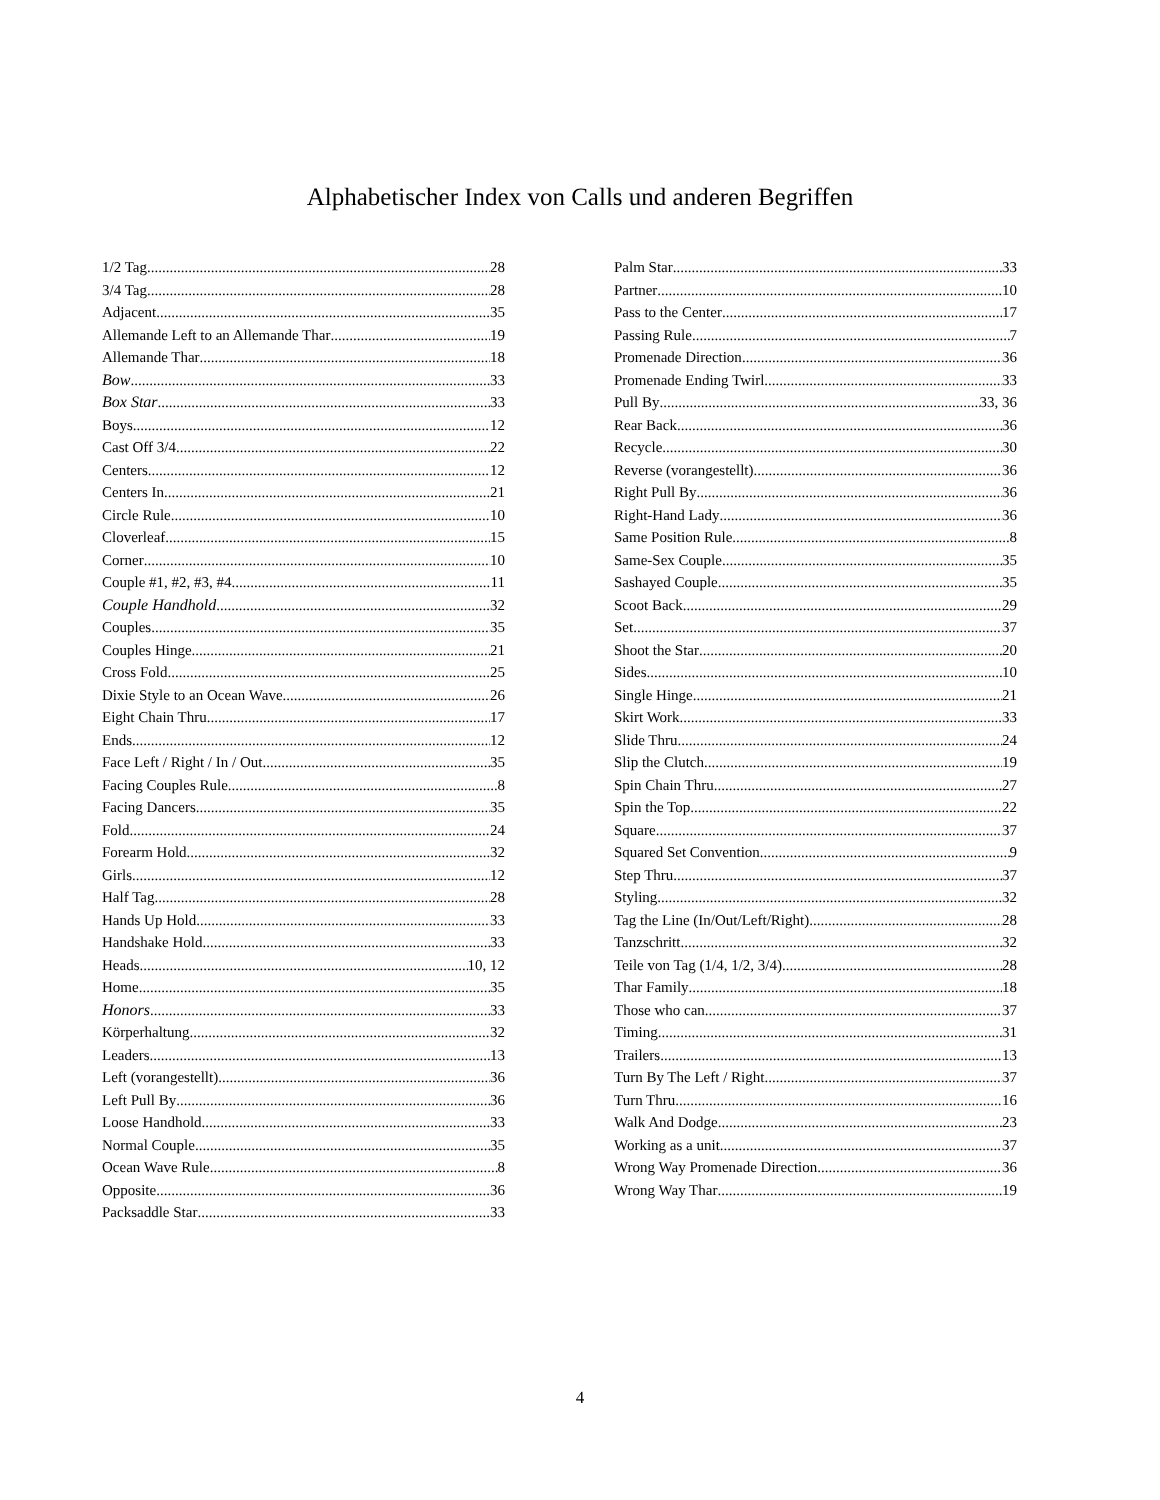Alphabetischer Index von Calls und anderen Begriffen
1/2 Tag 28
3/4 Tag 28
Adjacent 35
Allemande Left to an Allemande Thar 19
Allemande Thar 18
Bow 33
Box Star 33
Boys 12
Cast Off 3/4 22
Centers 12
Centers In 21
Circle Rule 10
Cloverleaf 15
Corner 10
Couple #1, #2, #3, #4 11
Couple Handhold 32
Couples 35
Couples Hinge 21
Cross Fold 25
Dixie Style to an Ocean Wave 26
Eight Chain Thru 17
Ends 12
Face Left / Right / In / Out 35
Facing Couples Rule 8
Facing Dancers 35
Fold 24
Forearm Hold 32
Girls 12
Half Tag 28
Hands Up Hold 33
Handshake Hold 33
Heads 10, 12
Home 35
Honors 33
Körperhaltung 32
Leaders 13
Left (vorangestellt) 36
Left Pull By 36
Loose Handhold 33
Normal Couple 35
Ocean Wave Rule 8
Opposite 36
Packsaddle Star 33
Palm Star 33
Partner 10
Pass to the Center 17
Passing Rule 7
Promenade Direction 36
Promenade Ending Twirl 33
Pull By 33, 36
Rear Back 36
Recycle 30
Reverse (vorangestellt) 36
Right Pull By 36
Right-Hand Lady 36
Same Position Rule 8
Same-Sex Couple 35
Sashayed Couple 35
Scoot Back 29
Set 37
Shoot the Star 20
Sides 10
Single Hinge 21
Skirt Work 33
Slide Thru 24
Slip the Clutch 19
Spin Chain Thru 27
Spin the Top 22
Square 37
Squared Set Convention 9
Step Thru 37
Styling 32
Tag the Line (In/Out/Left/Right) 28
Tanzschritt 32
Teile von Tag (1/4, 1/2, 3/4) 28
Thar Family 18
Those who can 37
Timing 31
Trailers 13
Turn By The Left / Right 37
Turn Thru 16
Walk And Dodge 23
Working as a unit 37
Wrong Way Promenade Direction 36
Wrong Way Thar 19
4